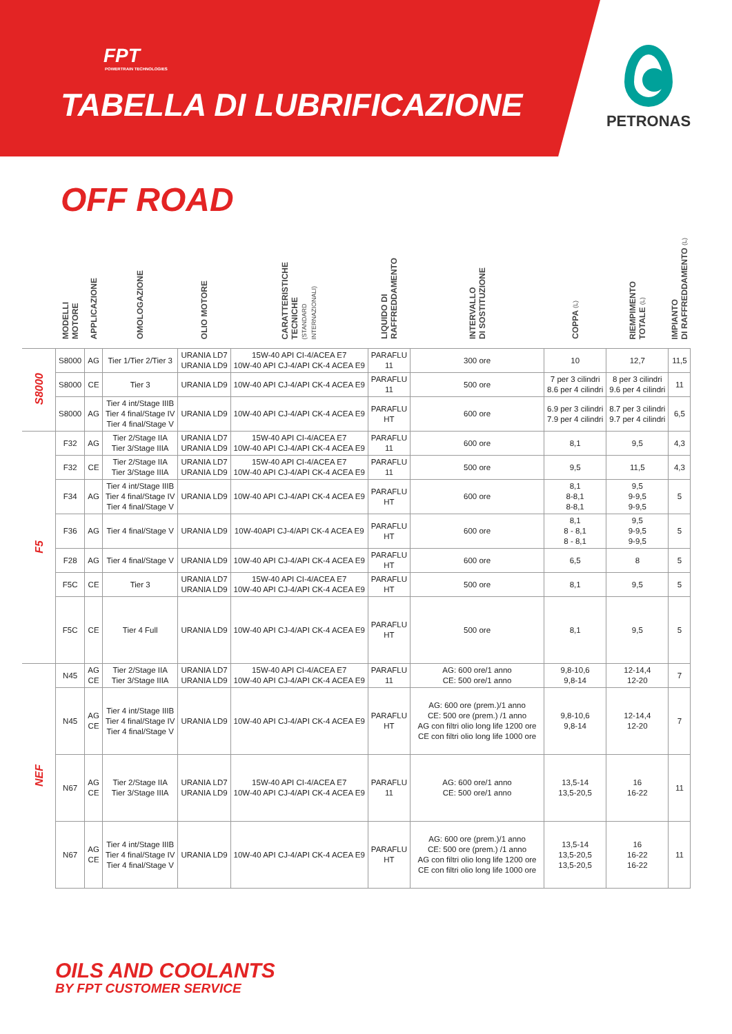FPT
POWERTRAIN TECHNOLOGIES
TABELLA DI LUBRIFICAZIONE
PETRONAS
OFF ROAD
| | MODELLI MOTORE | APPLICAZIONE | OMOLOGAZIONE | OLIO MOTORE | CARATTERISTICHE TECNICHE (STANDARD INTERNAZIONALI) | LIQUIDO DI RAFFREDDAMENTO | INTERVALLO DI SOSTITUZIONE | COPPA (L) | RIEMPIMENTO TOTALE (L) | IMPIANTO DI RAFFREDDAMENTO (L) |
| --- | --- | --- | --- | --- | --- | --- | --- | --- | --- | --- |
| S8000 | S8000 | AG | Tier 1/Tier 2/Tier 3 | URANIA LD7 URANIA LD9 | 15W-40 API CI-4/ACEA E7 10W-40 API CJ-4/API CK-4 ACEA E9 | PARAFLU 11 | 300 ore | 10 | 12,7 | 11,5 |
| | S8000 | CE | Tier 3 | URANIA LD9 | 10W-40 API CJ-4/API CK-4 ACEA E9 | PARAFLU 11 | 500 ore | 7 per 3 cilindri 8.6 per 4 cilindri | 8 per 3 cilindri 9.6 per 4 cilindri | 11 |
| | S8000 | AG | Tier 4 int/Stage IIIB Tier 4 final/Stage IV Tier 4 final/Stage V | URANIA LD9 | 10W-40 API CJ-4/API CK-4 ACEA E9 | PARAFLU HT | 600 ore | 6.9 per 3 cilindri 7.9 per 4 cilindri | 8.7 per 3 cilindri 9.7 per 4 cilindri | 6,5 |
| F5 | F32 | AG | Tier 2/Stage IIA Tier 3/Stage IIIA | URANIA LD7 URANIA LD9 | 15W-40 API CI-4/ACEA E7 10W-40 API CJ-4/API CK-4 ACEA E9 | PARAFLU 11 | 600 ore | 8,1 | 9,5 | 4,3 |
| | F32 | CE | Tier 2/Stage IIA Tier 3/Stage IIIA | URANIA LD7 URANIA LD9 | 15W-40 API CI-4/ACEA E7 10W-40 API CJ-4/API CK-4 ACEA E9 | PARAFLU 11 | 500 ore | 9,5 | 11,5 | 4,3 |
| | F34 | AG | Tier 4 int/Stage IIIB Tier 4 final/Stage IV Tier 4 final/Stage V | URANIA LD9 | 10W-40 API CJ-4/API CK-4 ACEA E9 | PARAFLU HT | 600 ore | 8,1 8-8,1 8-8,1 | 9,5 9-9,5 9-9,5 | 5 |
| | F36 | AG | Tier 4 final/Stage V | URANIA LD9 | 10W-40API CJ-4/API CK-4 ACEA E9 | PARAFLU HT | 600 ore | 8,1 8 - 8,1 8 - 8,1 | 9,5 9-9,5 9-9,5 | 5 |
| | F28 | AG | Tier 4 final/Stage V | URANIA LD9 | 10W-40 API CJ-4/API CK-4 ACEA E9 | PARAFLU HT | 600 ore | 6,5 | 8 | 5 |
| | F5C | CE | Tier 3 | URANIA LD7 URANIA LD9 | 15W-40 API CI-4/ACEA E7 10W-40 API CJ-4/API CK-4 ACEA E9 | PARAFLU HT | 500 ore | 8,1 | 9,5 | 5 |
| | F5C | CE | Tier 4 Full | URANIA LD9 | 10W-40 API CJ-4/API CK-4 ACEA E9 | PARAFLU HT | 500 ore | 8,1 | 9,5 | 5 |
| NEF | N45 | AG CE | Tier 2/Stage IIA Tier 3/Stage IIIA | URANIA LD7 URANIA LD9 | 15W-40 API CI-4/ACEA E7 10W-40 API CJ-4/API CK-4 ACEA E9 | PARAFLU 11 | AG: 600 ore/1 anno CE: 500 ore/1 anno | 9,8-10,6 9,8-14 | 12-14,4 12-20 | 7 |
| | N45 | AG CE | Tier 4 int/Stage IIIB Tier 4 final/Stage IV Tier 4 final/Stage V | URANIA LD9 | 10W-40 API CJ-4/API CK-4 ACEA E9 | PARAFLU HT | AG: 600 ore (prem.)/1 anno CE: 500 ore (prem.) /1 anno AG con filtri olio long life 1200 ore CE con filtri olio long life 1000 ore | 9,8-10,6 9,8-14 | 12-14,4 12-20 | 7 |
| | N67 | AG CE | Tier 2/Stage IIA Tier 3/Stage IIIA | URANIA LD7 URANIA LD9 | 15W-40 API CI-4/ACEA E7 10W-40 API CJ-4/API CK-4 ACEA E9 | PARAFLU 11 | AG: 600 ore/1 anno CE: 500 ore/1 anno | 13,5-14 13,5-20,5 | 16 16-22 | 11 |
| | N67 | AG CE | Tier 4 int/Stage IIIB Tier 4 final/Stage IV Tier 4 final/Stage V | URANIA LD9 | 10W-40 API CJ-4/API CK-4 ACEA E9 | PARAFLU HT | AG: 600 ore (prem.)/1 anno CE: 500 ore (prem.) /1 anno AG con filtri olio long life 1200 ore CE con filtri olio long life 1000 ore | 13,5-14 13,5-20,5 13,5-20,5 | 16 16-22 16-22 | 11 |
OILS AND COOLANTS
BY FPT CUSTOMER SERVICE